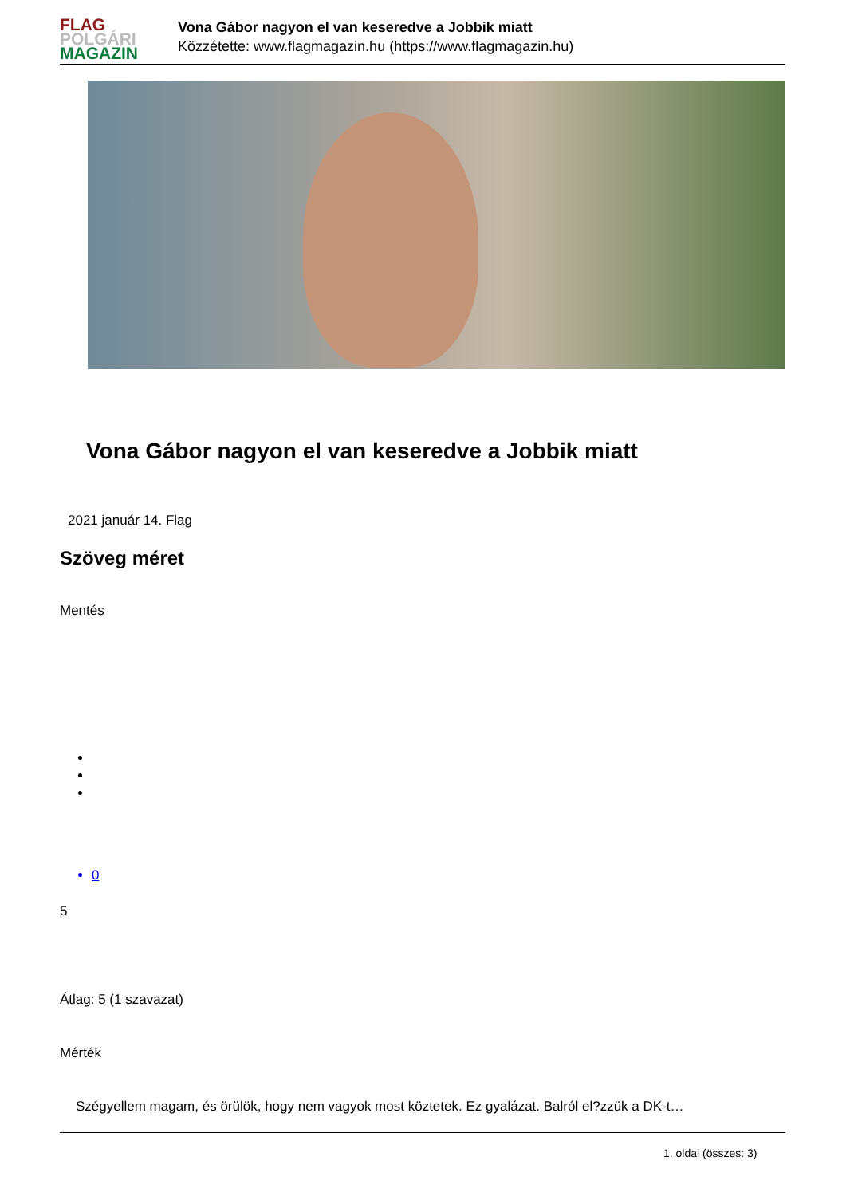FLAG
POLGÁRI
MAGAZIN
Vona Gábor nagyon el van keseredve a Jobbik miatt
Közzétette: www.flagmagazin.hu (https://www.flagmagazin.hu)
Vona Gábor nagyon el van keseredve a Jobbik miatt
2021 január 14. Flag
Szöveg méret
Mentés
0
5
Átlag: 5 (1 szavazat)
Mérték
Szégyellem magam, és örülök, hogy nem vagyok most köztetek. Ez gyalázat. Balról el?zzük a DK-t…
1. oldal (összes: 3)